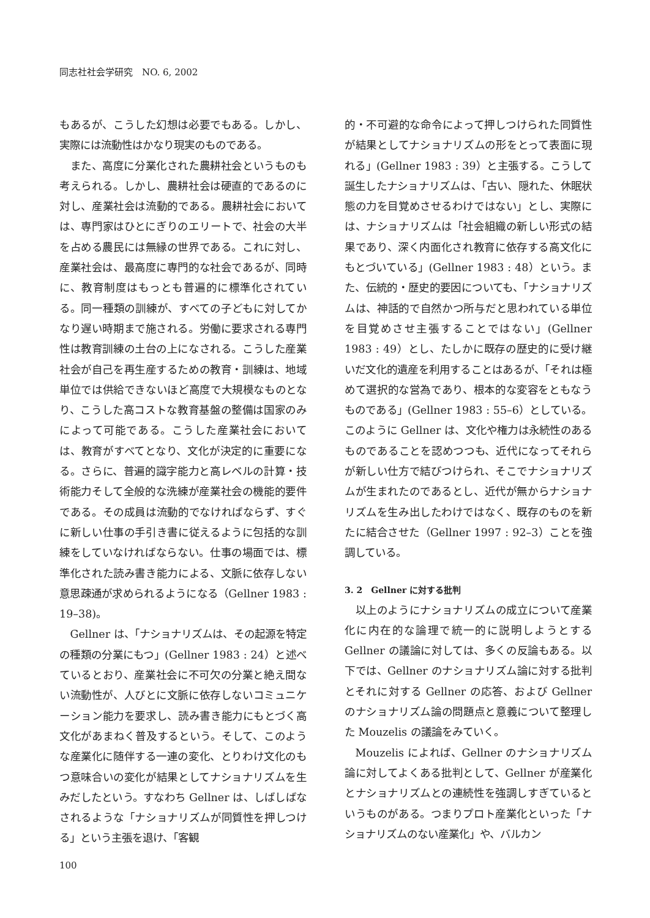同志社社会学研究　NO. 6, 2002
もあるが、こうした幻想は必要でもある。しかし、実際には流動性はかなり現実のものである。
また、高度に分業化された農耕社会というものも考えられる。しかし、農耕社会は硬直的であるのに対し、産業社会は流動的である。農耕社会においては、専門家はひとにぎりのエリートで、社会の大半を占める農民には無縁の世界である。これに対し、産業社会は、最高度に専門的な社会であるが、同時に、教育制度はもっとも普遍的に標準化されている。同一種類の訓練が、すべての子どもに対してかなり遅い時期まで施される。労働に要求される専門性は教育訓練の土台の上になされる。こうした産業社会が自己を再生産するための教育・訓練は、地域単位では供給できないほど高度で大規模なものとなり、こうした高コストな教育基盤の整備は国家のみによって可能である。こうした産業社会においては、教育がすべてとなり、文化が決定的に重要になる。さらに、普遍的識字能力と高レベルの計算・技術能力そして全般的な洗練が産業社会の機能的要件である。その成員は流動的でなければならず、すぐに新しい仕事の手引き書に従えるように包括的な訓練をしていなければならない。仕事の場面では、標準化された読み書き能力による、文脈に依存しない意思疎通が求められるようになる（Gellner 1983 : 19–38)。
Gellner は、「ナショナリズムは、その起源を特定の種類の分業にもつ」(Gellner 1983 : 24）と述べているとおり、産業社会に不可欠の分業と絶え間ない流動性が、人びとに文脈に依存しないコミュニケーション能力を要求し、読み書き能力にもとづく高文化があまねく普及するという。そして、このような産業化に随伴する一連の変化、とりわけ文化のもつ意味合いの変化が結果としてナショナリズムを生みだしたという。すなわち Gellner は、しばしばなされるような「ナショナリズムが同質性を押しつける」という主張を退け、「客観
的・不可避的な命令によって押しつけられた同質性が結果としてナショナリズムの形をとって表面に現れる」(Gellner 1983 : 39）と主張する。こうして誕生したナショナリズムは、「古い、隠れた、休眠状態の力を目覚めさせるわけではない」とし、実際には、ナショナリズムは「社会組織の新しい形式の結果であり、深く内面化され教育に依存する高文化にもとづいている」(Gellner 1983 : 48）という。また、伝統的・歴史的要因についても、「ナショナリズムは、神話的で自然かつ所与だと思われている単位を目覚めさせ主張することではない」(Gellner 1983 : 49）とし、たしかに既存の歴史的に受け継いだ文化的遺産を利用することはあるが、「それは極めて選択的な営為であり、根本的な変容をともなうものである」(Gellner 1983 : 55–6）としている。このように Gellner は、文化や権力は永続性のあるものであることを認めつつも、近代になってそれらが新しい仕方で結びつけられ、そこでナショナリズムが生まれたのであるとし、近代が無からナショナリズムを生み出したわけではなく、既存のものを新たに結合させた（Gellner 1997 : 92–3）ことを強調している。
3. 2　Gellner に対する批判
以上のようにナショナリズムの成立について産業化に内在的な論理で統一的に説明しようとする Gellner の議論に対しては、多くの反論もある。以下では、Gellner のナショナリズム論に対する批判とそれに対する Gellner の応答、および Gellner のナショナリズム論の問題点と意義について整理した Mouzelis の議論をみていく。
Mouzelis によれば、Gellner のナショナリズム論に対してよくある批判として、Gellner が産業化とナショナリズムとの連続性を強調しすぎているというものがある。つまりプロト産業化といった「ナショナリズムのない産業化」や、バルカン
100